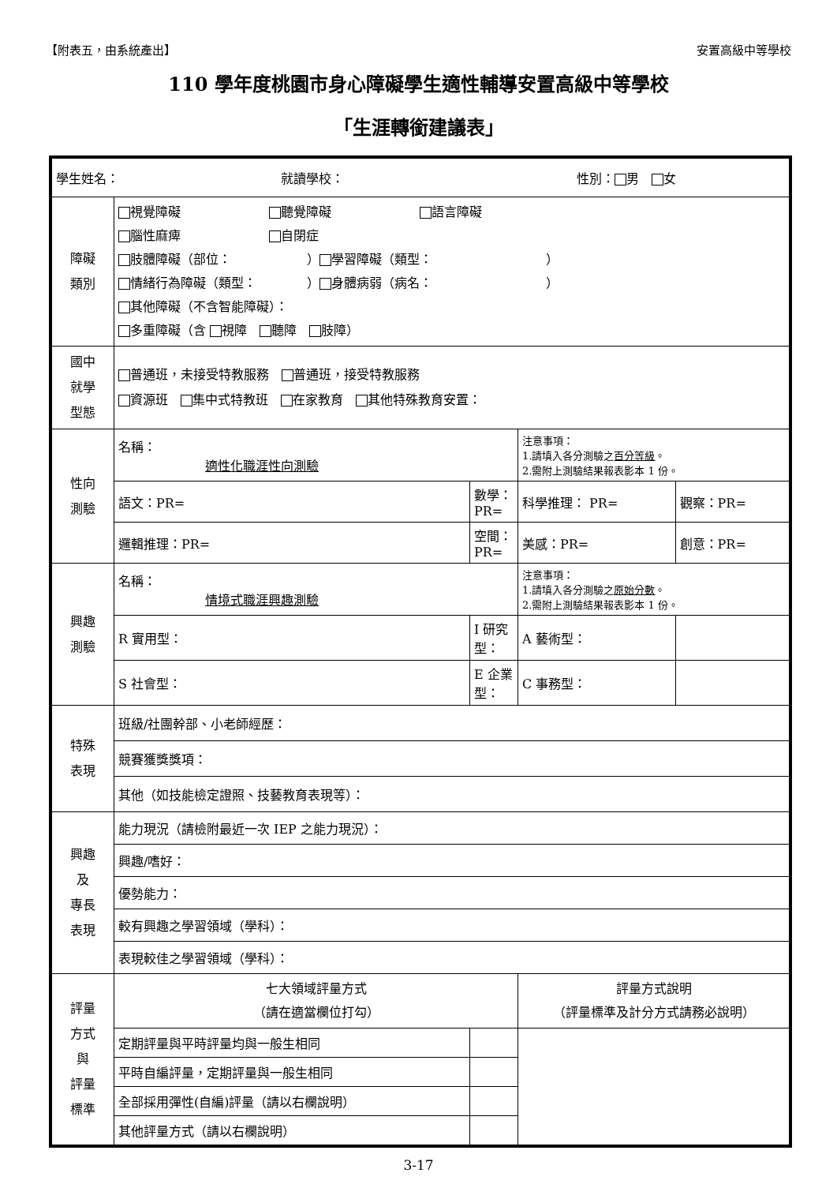【附表五，由系統產出】 安置高級中等學校
110 學年度桃園市身心障礙學生適性輔導安置高級中等學校
「生涯轉銜建議表」
| 學生姓名： 就讀學校： 性別： 男 女 | | | | |
| 障礙 類別 | 視覺障礙 聽覺障礙 語言障礙 腦性麻痺 自閉症 肢體障礙（部位： ） 學習障礙（類型： ） 情緒行為障礙（類型： ） 身體病弱（病名： ） 其他障礙（不含智能障礙）： 多重障礙（含 視障 聽障 肢障） | | | |
| 國中 就學 型態 | 普通班，未接受特教服務 普通班，接受特教服務 資源班 集中式特教班 在家教育 其他特殊教育安置： | | | |
| 性向 測驗 | 名稱： 適性化職涯性向測驗 | | 注意事項： 1.請填入各分測驗之 百分等級 。 2.需附上測驗結果報表影本 1 份。 | |
| | 語文：PR= | 數學：PR= | 科學推理： PR= | 觀察：PR= |
| | 邏輯推理：PR= | 空間：PR= | 美感：PR= | 創意：PR= |
| 興趣 測驗 | 名稱： 情境式職涯興趣測驗 | | 注意事項： 1.請填入各分測驗之 原始分數 。 2.需附上測驗結果報表影本 1 份。 | |
| | R 實用型： | I 研究型： | A 藝術型： | |
| | S 社會型： | E 企業型： | C 事務型： | |
| 特殊 表現 | 班級/社團幹部、小老師經歷： | | | |
| | 競賽獲獎獎項： | | | |
| | 其他（如技能檢定證照、技藝教育表現等）： | | | |
| 興趣 及 專長 表現 | 能力現況（請檢附最近一次 IEP 之能力現況）： | | | |
| | 興趣/嗜好： | | | |
| | 優勢能力： | | | |
| | 較有興趣之學習領域（學科）： | | | |
| | 表現較佳之學習領域（學科）： | | | |
| 評量 方式 與 評量 標準 | 七大領域評量方式 （請在適當欄位打勾） | | 評量方式說明 （評量標準及計分方式請務必說明） | |
| | 定期評量與平時評量均與一般生相同 | | | |
| | 平時自編評量，定期評量與一般生相同 | | | |
| | 全部採用彈性(自編)評量（請以右欄說明） | | | |
| | 其他評量方式（請以右欄說明） | | | |
3-17